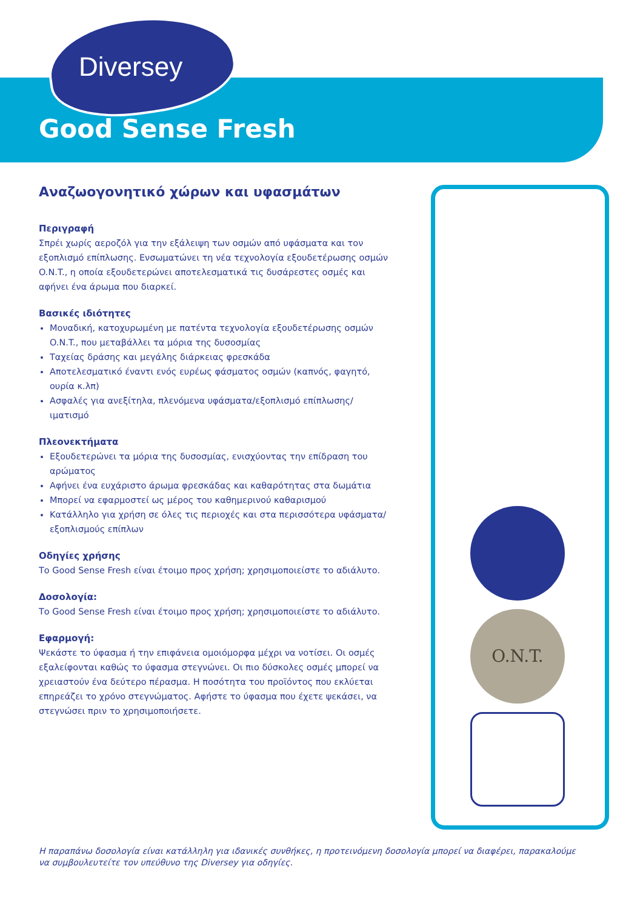Diversey
Good Sense Fresh
Αναζωογονητικό χώρων και υφασμάτων
Περιγραφή
Σπρέι χωρίς αεροζόλ για την εξάλειψη των οσμών από υφάσματα και τον εξοπλισμό επίπλωσης. Ενσωματώνει τη νέα τεχνολογία εξουδετέρωσης οσμών O.N.T., η οποία εξουδετερώνει αποτελεσματικά τις δυσάρεστες οσμές και αφήνει ένα άρωμα που διαρκεί.
Βασικές ιδιότητες
Μοναδική, κατοχυρωμένη με πατέντα τεχνολογία εξουδετέρωσης οσμών O.N.T., που μεταβάλλει τα μόρια της δυσοσμίας
Ταχείας δράσης και μεγάλης διάρκειας φρεσκάδα
Αποτελεσματικό έναντι ενός ευρέως φάσματος οσμών (καπνός, φαγητό, ουρία κ.λπ)
Ασφαλές για ανεξίτηλα, πλενόμενα υφάσματα/εξοπλισμό επίπλωσης/ιματισμό
Πλεονεκτήματα
Εξουδετερώνει τα μόρια της δυσοσμίας, ενισχύοντας την επίδραση του αρώματος
Αφήνει ένα ευχάριστο άρωμα φρεσκάδας και καθαρότητας στα δωμάτια
Μπορεί να εφαρμοστεί ως μέρος του καθημερινού καθαρισμού
Κατάλληλο για χρήση σε όλες τις περιοχές και στα περισσότερα υφάσματα/ εξοπλισμούς επίπλων
Οδηγίες χρήσης
Το Good Sense Fresh είναι έτοιμο προς χρήση; χρησιμοποιείστε το αδιάλυτο.
Δοσολογία:
Το Good Sense Fresh είναι έτοιμο προς χρήση; χρησιμοποιείστε το αδιάλυτο.
Εφαρμογή:
Ψεκάστε το ύφασμα ή την επιφάνεια ομοιόμορφα μέχρι να νοτίσει. Οι οσμές εξαλείφονται καθώς το ύφασμα στεγνώνει. Οι πιο δύσκολες οσμές μπορεί να χρειαστούν ένα δεύτερο πέρασμα. Η ποσότητα του προϊόντος που εκλύεται επηρεάζει το χρόνο στεγνώματος. Αφήστε το ύφασμα που έχετε ψεκάσει, να στεγνώσει πριν το χρησιμοποιήσετε.
O.N.T.
Η παραπάνω δοσολογία είναι κατάλληλη για ιδανικές συνθήκες, η προτεινόμενη δοσολογία μπορεί να διαφέρει, παρακαλούμε να συμβουλευτείτε τον υπεύθυνο της Diversey για οδηγίες.